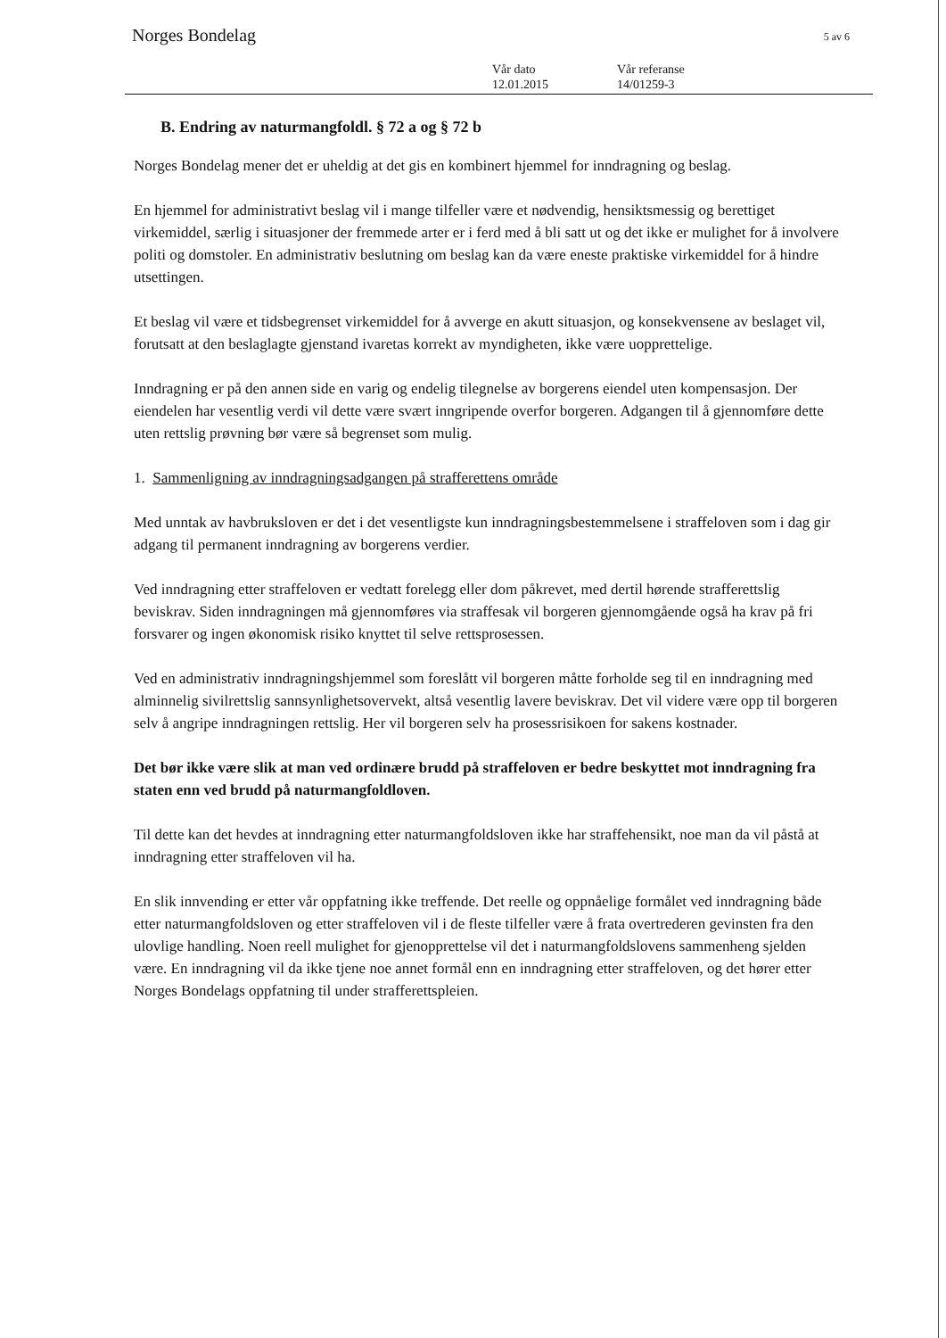Norges Bondelag 5 av 6
Vår dato
12.01.2015
Vår referanse
14/01259-3
B. Endring av naturmangfoldl. § 72 a og § 72 b
Norges Bondelag mener det er uheldig at det gis en kombinert hjemmel for inndragning og beslag.
En hjemmel for administrativt beslag vil i mange tilfeller være et nødvendig, hensiktsmessig og berettiget virkemiddel, særlig i situasjoner der fremmede arter er i ferd med å bli satt ut og det ikke er mulighet for å involvere politi og domstoler. En administrativ beslutning om beslag kan da være eneste praktiske virkemiddel for å hindre utsettingen.
Et beslag vil være et tidsbegrenset virkemiddel for å avverge en akutt situasjon, og konsekvensene av beslaget vil, forutsatt at den beslaglagte gjenstand ivaretas korrekt av myndigheten, ikke være uopprettelige.
Inndragning er på den annen side en varig og endelig tilegnelse av borgerens eiendel uten kompensasjon. Der eiendelen har vesentlig verdi vil dette være svært inngripende overfor borgeren. Adgangen til å gjennomføre dette uten rettslig prøvning bør være så begrenset som mulig.
1. Sammenligning av inndragningsadgangen på strafferettens område
Med unntak av havbruksloven er det i det vesentligste kun inndragningsbestemmelsene i straffeloven som i dag gir adgang til permanent inndragning av borgerens verdier.
Ved inndragning etter straffeloven er vedtatt forelegg eller dom påkrevet, med dertil hørende strafferettslig beviskrav. Siden inndragningen må gjennomføres via straffesak vil borgeren gjennomgående også ha krav på fri forsvarer og ingen økonomisk risiko knyttet til selve rettsprosessen.
Ved en administrativ inndragningshjemmel som foreslått vil borgeren måtte forholde seg til en inndragning med alminnelig sivilrettslig sannsynlighetsovervekt, altså vesentlig lavere beviskrav. Det vil videre være opp til borgeren selv å angripe inndragningen rettslig. Her vil borgeren selv ha prosessrisikoen for sakens kostnader.
Det bør ikke være slik at man ved ordinære brudd på straffeloven er bedre beskyttet mot inndragning fra staten enn ved brudd på naturmangfoldloven.
Til dette kan det hevdes at inndragning etter naturmangfoldsloven ikke har straffehensikt, noe man da vil påstå at inndragning etter straffeloven vil ha.
En slik innvending er etter vår oppfatning ikke treffende. Det reelle og oppnåelige formålet ved inndragning både etter naturmangfoldsloven og etter straffeloven vil i de fleste tilfeller være å frata overtrederen gevinsten fra den ulovlige handling. Noen reell mulighet for gjenopprettelse vil det i naturmangfoldslovens sammenheng sjelden være. En inndragning vil da ikke tjene noe annet formål enn en inndragning etter straffeloven, og det hører etter Norges Bondelags oppfatning til under strafferettspleien.